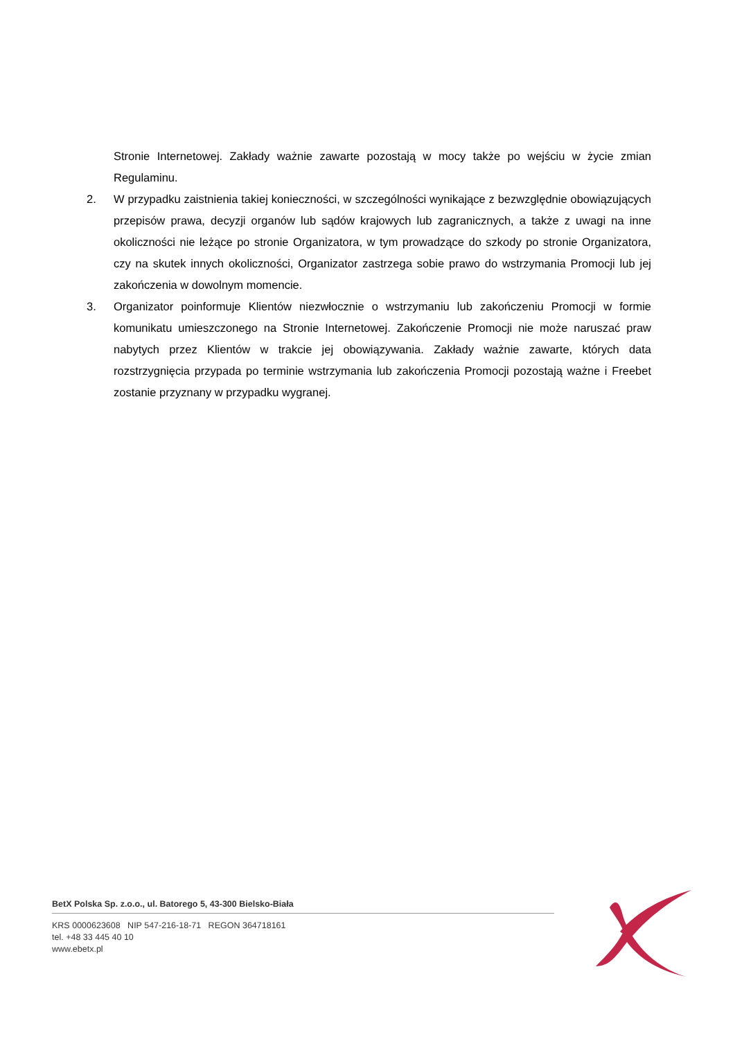Stronie Internetowej. Zakłady ważnie zawarte pozostają w mocy także po wejściu w życie zmian Regulaminu.
2. W przypadku zaistnienia takiej konieczności, w szczególności wynikające z bezwzględnie obowiązujących przepisów prawa, decyzji organów lub sądów krajowych lub zagranicznych, a także z uwagi na inne okoliczności nie leżące po stronie Organizatora, w tym prowadzące do szkody po stronie Organizatora, czy na skutek innych okoliczności, Organizator zastrzega sobie prawo do wstrzymania Promocji lub jej zakończenia w dowolnym momencie.
3. Organizator poinformuje Klientów niezwłocznie o wstrzymaniu lub zakończeniu Promocji w formie komunikatu umieszczonego na Stronie Internetowej. Zakończenie Promocji nie może naruszać praw nabytych przez Klientów w trakcie jej obowiązywania. Zakłady ważnie zawarte, których data rozstrzygnięcia przypada po terminie wstrzymania lub zakończenia Promocji pozostają ważne i Freebet zostanie przyznany w przypadku wygranej.
BetX Polska Sp. z.o.o., ul. Batorego 5, 43-300 Bielsko-Biała
KRS 0000623608 NIP 547-216-18-71 REGON 364718161
tel. +48 33 445 40 10
www.ebetx.pl